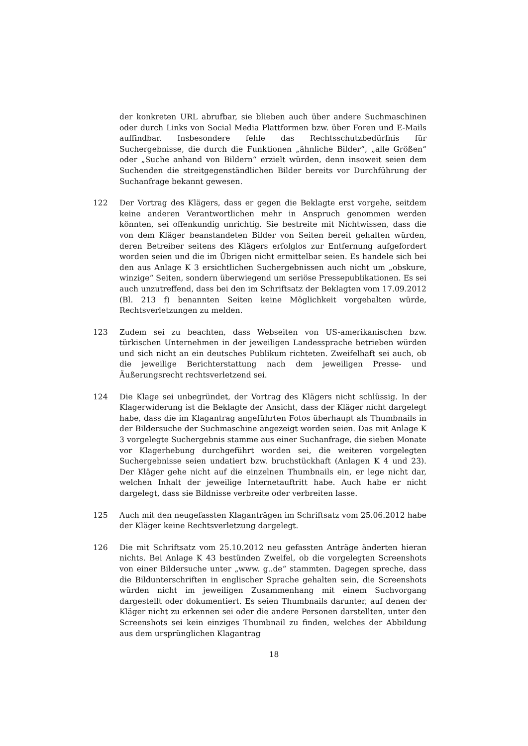der konkreten URL abrufbar, sie blieben auch über andere Suchmaschinen oder durch Links von Social Media Plattformen bzw. über Foren und E-Mails auffindbar. Insbesondere fehle das Rechtsschutzbedürfnis für Suchergebnisse, die durch die Funktionen „ähnliche Bilder“, „alle Größen“ oder „Suche anhand von Bildern“ erzielt würden, denn insoweit seien dem Suchenden die streitgegenständlichen Bilder bereits vor Durchführung der Suchanfrage bekannt gewesen.
122 Der Vortrag des Klägers, dass er gegen die Beklagte erst vorgehe, seitdem keine anderen Verantwortlichen mehr in Anspruch genommen werden könnten, sei offenkundig unrichtig. Sie bestreite mit Nichtwissen, dass die von dem Kläger beanstandeten Bilder von Seiten bereit gehalten würden, deren Betreiber seitens des Klägers erfolglos zur Entfernung aufgefordert worden seien und die im Übrigen nicht ermittelbar seien. Es handele sich bei den aus Anlage K 3 ersichtlichen Suchergebnissen auch nicht um „obskure, winzige“ Seiten, sondern überwiegend um seriöse Pressepublikationen. Es sei auch unzutreffend, dass bei den im Schriftsatz der Beklagten vom 17.09.2012 (Bl. 213 f) benannten Seiten keine Möglichkeit vorgehalten würde, Rechtsverletzungen zu melden.
123 Zudem sei zu beachten, dass Webseiten von US-amerikanischen bzw. türkischen Unternehmen in der jeweiligen Landessprache betrieben würden und sich nicht an ein deutsches Publikum richteten. Zweifelhaft sei auch, ob die jeweilige Berichterstattung nach dem jeweiligen Presse- und Äußerungsrecht rechtsverletzend sei.
124 Die Klage sei unbegründet, der Vortrag des Klägers nicht schlüssig. In der Klagerwiderung ist die Beklagte der Ansicht, dass der Kläger nicht dargelegt habe, dass die im Klagantrag angeführten Fotos überhaupt als Thumbnails in der Bildersuche der Suchmaschine angezeigt worden seien. Das mit Anlage K 3 vorgelegte Suchergebnis stamme aus einer Suchanfrage, die sieben Monate vor Klagerhebung durchgeführt worden sei, die weiteren vorgelegten Suchergebnisse seien undatiert bzw. bruchstückhaft (Anlagen K 4 und 23). Der Kläger gehe nicht auf die einzelnen Thumbnails ein, er lege nicht dar, welchen Inhalt der jeweilige Internetauftritt habe. Auch habe er nicht dargelegt, dass sie Bildnisse verbreite oder verbreiten lasse.
125 Auch mit den neugefassten Klaganträgen im Schriftsatz vom 25.06.2012 habe der Kläger keine Rechtsverletzung dargelegt.
126 Die mit Schriftsatz vom 25.10.2012 neu gefassten Anträge änderten hieran nichts. Bei Anlage K 43 bestünden Zweifel, ob die vorgelegten Screenshots von einer Bildersuche unter „www. g..de“ stammten. Dagegen spreche, dass die Bildunterschriften in englischer Sprache gehalten sein, die Screenshots würden nicht im jeweiligen Zusammenhang mit einem Suchvorgang dargestellt oder dokumentiert. Es seien Thumbnails darunter, auf denen der Kläger nicht zu erkennen sei oder die andere Personen darstellten, unter den Screenshots sei kein einziges Thumbnail zu finden, welches der Abbildung aus dem ursprünglichen Klagantrag
18